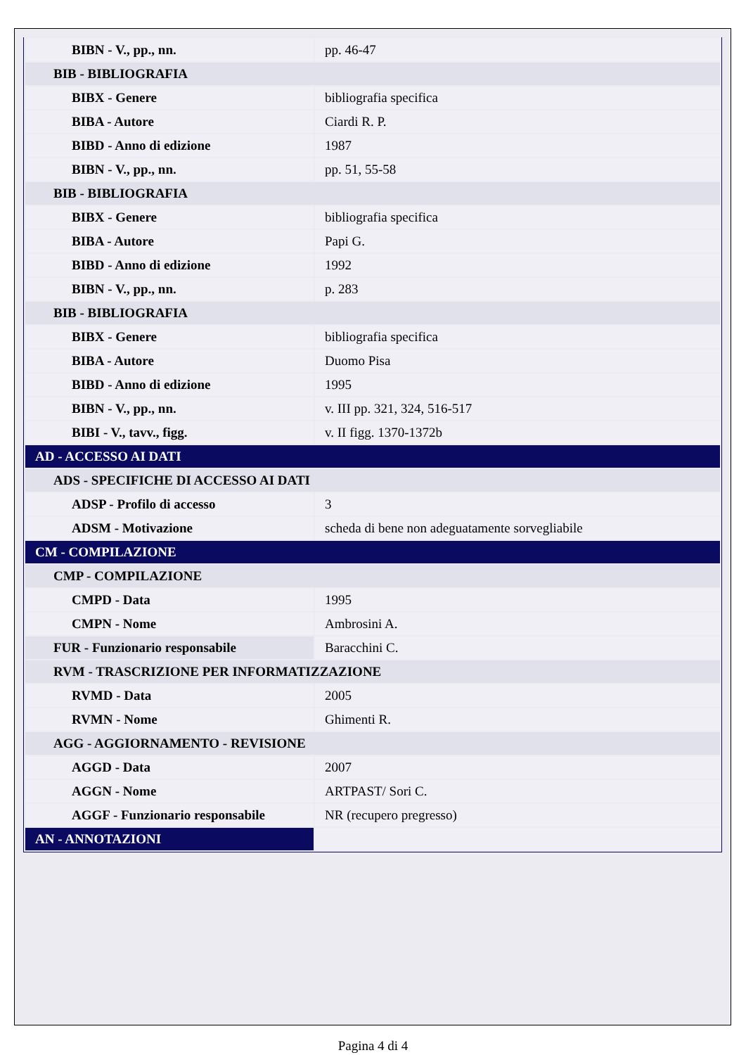| BIBN - V., pp., nn. | pp. 46-47 |
| BIB - BIBLIOGRAFIA | |
| BIBX - Genere | bibliografia specifica |
| BIBA - Autore | Ciardi R. P. |
| BIBD - Anno di edizione | 1987 |
| BIBN - V., pp., nn. | pp. 51, 55-58 |
| BIB - BIBLIOGRAFIA | |
| BIBX - Genere | bibliografia specifica |
| BIBA - Autore | Papi G. |
| BIBD - Anno di edizione | 1992 |
| BIBN - V., pp., nn. | p. 283 |
| BIB - BIBLIOGRAFIA | |
| BIBX - Genere | bibliografia specifica |
| BIBA - Autore | Duomo Pisa |
| BIBD - Anno di edizione | 1995 |
| BIBN - V., pp., nn. | v. III pp. 321, 324, 516-517 |
| BIBI - V., tavv., figg. | v. II figg. 1370-1372b |
| AD - ACCESSO AI DATI | |
| ADS - SPECIFICHE DI ACCESSO AI DATI | |
| ADSP - Profilo di accesso | 3 |
| ADSM - Motivazione | scheda di bene non adeguatamente sorvegliabile |
| CM - COMPILAZIONE | |
| CMP - COMPILAZIONE | |
| CMPD - Data | 1995 |
| CMPN - Nome | Ambrosini A. |
| FUR - Funzionario responsabile | Baracchini C. |
| RVM - TRASCRIZIONE PER INFORMATIZZAZIONE | |
| RVMD - Data | 2005 |
| RVMN - Nome | Ghimenti R. |
| AGG - AGGIORNAMENTO - REVISIONE | |
| AGGD - Data | 2007 |
| AGGN - Nome | ARTPAST/ Sori C. |
| AGGF - Funzionario responsabile | NR (recupero pregresso) |
| AN - ANNOTAZIONI | |
Pagina 4 di 4